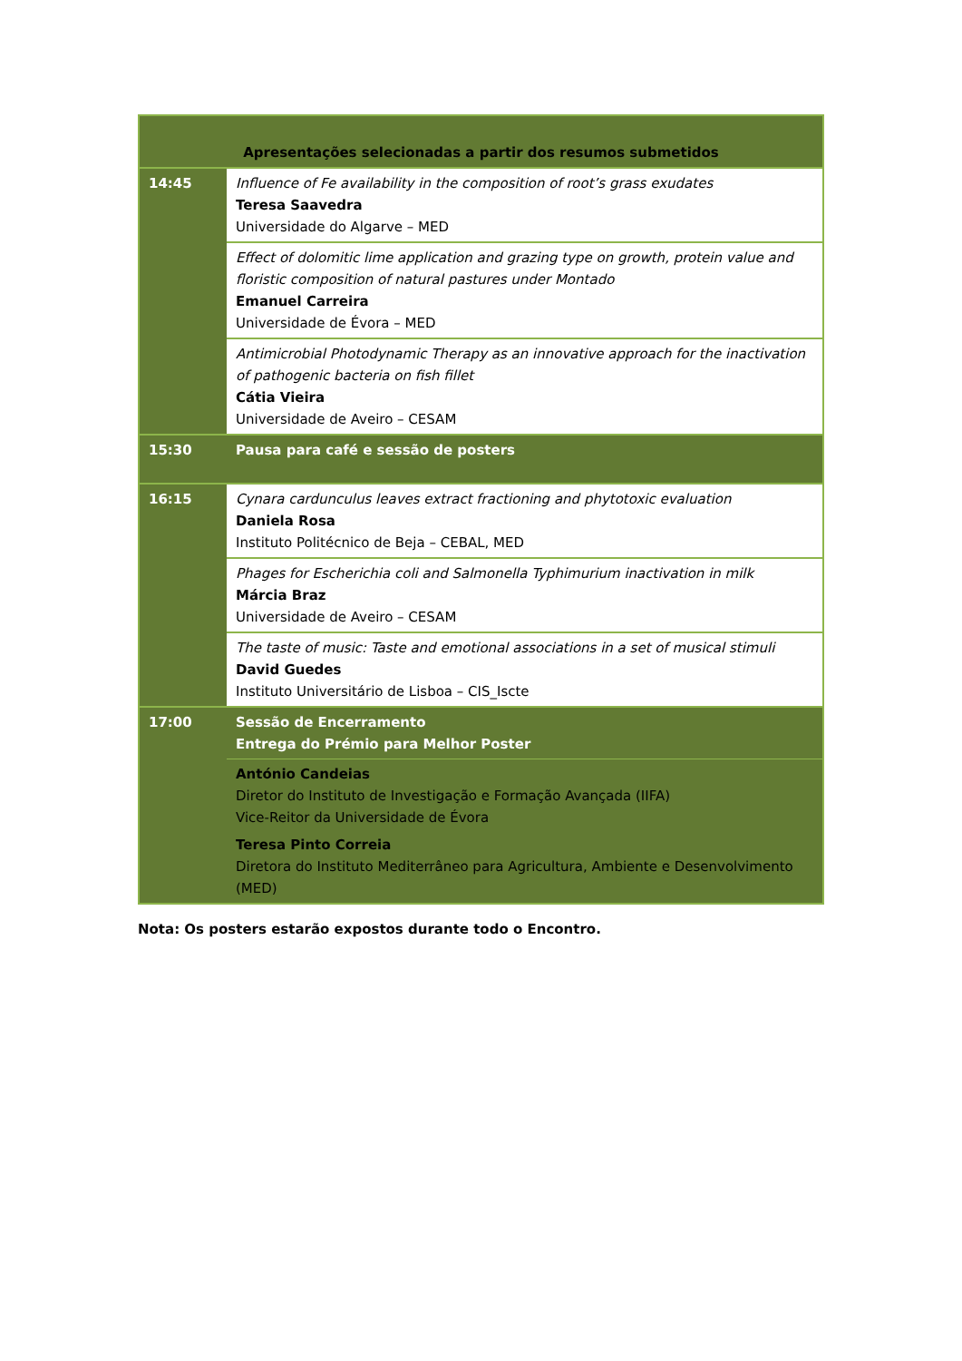| Apresentações selecionadas a partir dos resumos submetidos | |
| 14:45 | Influence of Fe availability in the composition of root’s grass exudates Teresa Saavedra Universidade do Algarve – MED |
| | Effect of dolomitic lime application and grazing type on growth, protein value and floristic composition of natural pastures under Montado Emanuel Carreira Universidade de Évora – MED |
| | Antimicrobial Photodynamic Therapy as an innovative approach for the inactivation of pathogenic bacteria on fish fillet Cátia Vieira Universidade de Aveiro – CESAM |
| 15:30 | Pausa para café e sessão de posters |
| 16:15 | Cynara cardunculus leaves extract fractioning and phytotoxic evaluation Daniela Rosa Instituto Politécnico de Beja – CEBAL, MED |
| | Phages for Escherichia coli and Salmonella Typhimurium inactivation in milk Márcia Braz Universidade de Aveiro – CESAM |
| | The taste of music: Taste and emotional associations in a set of musical stimuli David Guedes Instituto Universitário de Lisboa – CIS_Iscte |
| 17:00 | Sessão de Encerramento Entrega do Prémio para Melhor Poster |
| | António Candeias Diretor do Instituto de Investigação e Formação Avançada (IIFA) Vice-Reitor da Universidade de Évora Teresa Pinto Correia Diretora do Instituto Mediterrâneo para Agricultura, Ambiente e Desenvolvimento (MED) |
Nota: Os posters estarão expostos durante todo o Encontro.